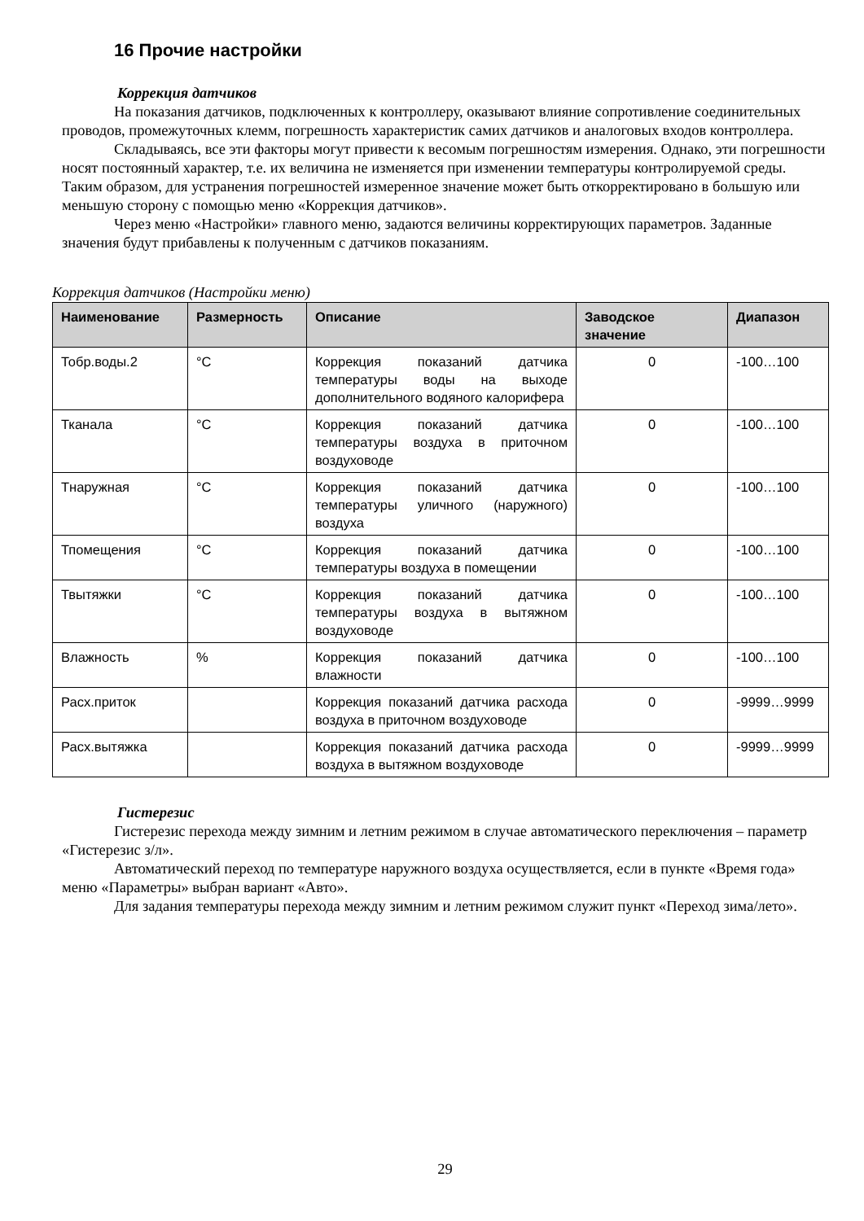16 Прочие настройки
Коррекция датчиков
На показания датчиков, подключенных к контроллеру, оказывают влияние сопротивление соединительных проводов, промежуточных клемм, погрешность характеристик самих датчиков и аналоговых входов контроллера.
Складываясь, все эти факторы могут привести к весомым погрешностям измерения. Однако, эти погрешности носят постоянный характер, т.е. их величина не изменяется при изменении температуры контролируемой среды. Таким образом, для устранения погрешностей измеренное значение может быть откорректировано в большую или меньшую сторону с помощью меню «Коррекция датчиков».
Через меню «Настройки» главного меню, задаются величины корректирующих параметров. Заданные значения будут прибавлены к полученным с датчиков показаниям.
Коррекция датчиков (Настройки меню)
| Наименование | Размерность | Описание | Заводское значение | Диапазон |
| --- | --- | --- | --- | --- |
| Тобр.воды.2 | °С | Коррекция показаний датчика температуры воды на выходе дополнительного водяного калорифера | 0 | -100…100 |
| Тканала | °С | Коррекция показаний датчика температуры воздуха в приточном воздуховоде | 0 | -100…100 |
| Тнаружная | °С | Коррекция показаний датчика температуры уличного (наружного) воздуха | 0 | -100…100 |
| Тпомещения | °С | Коррекция показаний датчика температуры воздуха в помещении | 0 | -100…100 |
| Твытяжки | °С | Коррекция показаний датчика температуры воздуха в вытяжном воздуховоде | 0 | -100…100 |
| Влажность | % | Коррекция показаний датчика влажности | 0 | -100…100 |
| Расх.приток | | Коррекция показаний датчика расхода воздуха в приточном воздуховоде | 0 | -9999…9999 |
| Расх.вытяжка | | Коррекция показаний датчика расхода воздуха в вытяжном воздуховоде | 0 | -9999…9999 |
Гистерезис
Гистерезис перехода между зимним и летним режимом в случае автоматического переключения – параметр «Гистерезис з/л».
Автоматический переход по температуре наружного воздуха осуществляется, если в пункте «Время года» меню «Параметры» выбран вариант «Авто».
Для задания температуры перехода между зимним и летним режимом служит пункт «Переход зима/лето».
29